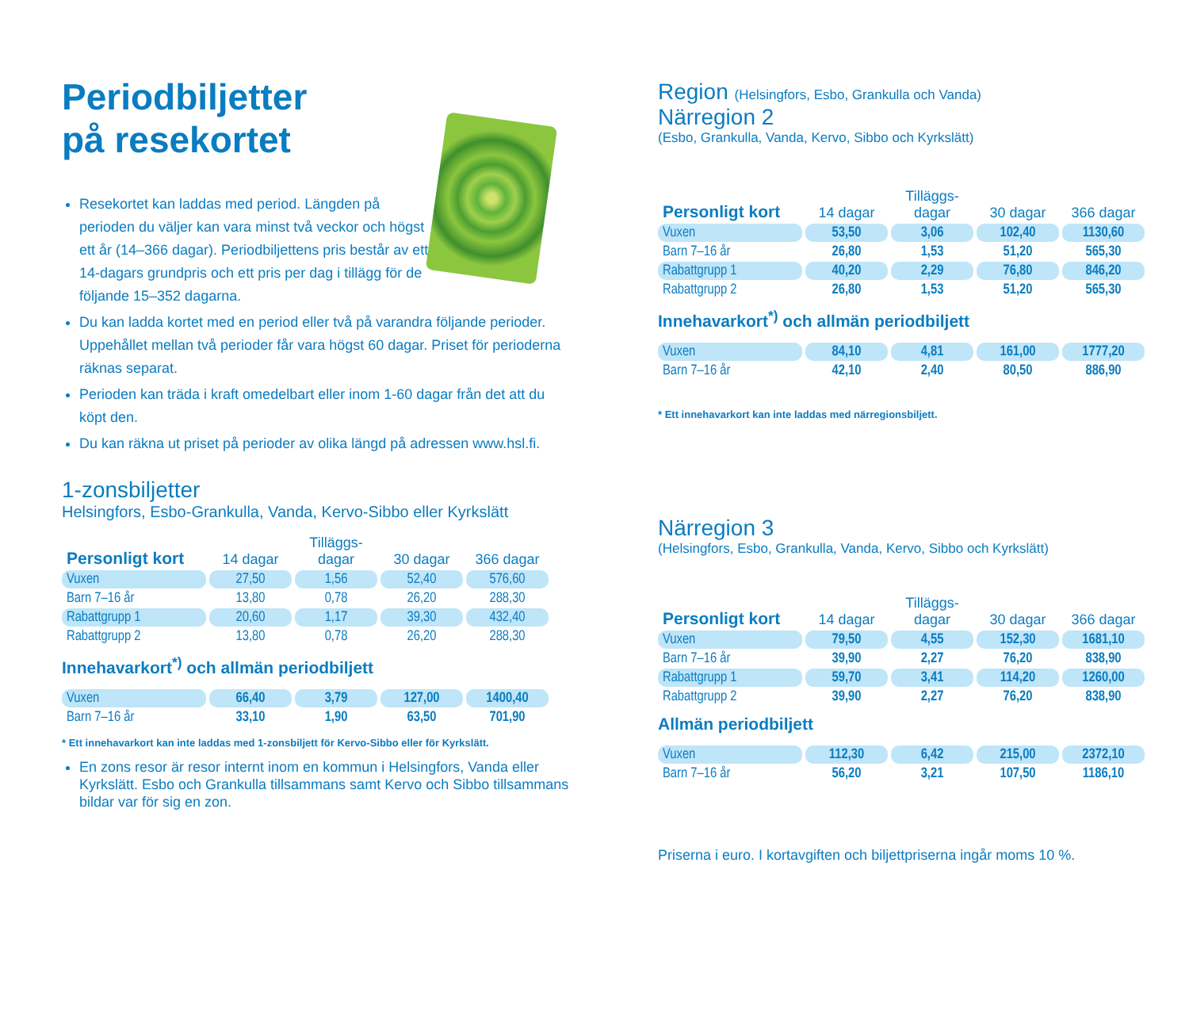Periodbiljetter
på resekortet
Resekortet kan laddas med period. Längden på perioden du väljer kan vara minst två veckor och högst ett år (14–366 dagar). Periodbiljettens pris består av ett 14-dagars grund­pris och ett pris per dag i tillägg för de följande 15–352 dagarna.
Du kan ladda kortet med en period eller två på varandra följande perioder. Uppehållet mellan två perioder får vara högst 60 dagar. Priset för perioderna räknas separat.
Perioden kan träda i kraft omedelbart eller inom 1-60 dagar från det att du köpt den.
Du kan räkna ut priset på perioder av olika längd på adres­sen www.hsl.fi.
1-zonsbiljetter
Helsingfors, Esbo-Grankulla, Vanda, Kervo-Sibbo eller Kyrkslätt
| Personligt kort | 14 dagar | Tilläggs- dagar | 30 dagar | 366 dagar |
| --- | --- | --- | --- | --- |
| Vuxen | 27,50 | 1,56 | 52,40 | 576,60 |
| Barn 7–16 år | 13,80 | 0,78 | 26,20 | 288,30 |
| Rabattgrupp 1 | 20,60 | 1,17 | 39,30 | 432,40 |
| Rabattgrupp 2 | 13,80 | 0,78 | 26,20 | 288,30 |
Innehavarkort<sup>*)</sup> och allmän periodbiljett
| Vuxen | 66,40 | 3,79 | 127,00 | 1400,40 |
| Barn 7–16 år | 33,10 | 1,90 | 63,50 | 701,90 |
* Ett innehavarkort kan inte laddas med 1-zonsbiljett för Kervo-Sibbo eller för Kyrkslätt.
En zons resor är resor internt inom en kommun i Helsingfors, Vanda eller Kyrkslätt. Esbo och Grankulla tillsammans samt Kervo och Sibbo tillsammans bildar var för sig en zon.
Region (Helsingfors, Esbo, Grankulla och Vanda)
Närregion 2
(Esbo, Grankulla, Vanda, Kervo, Sibbo och Kyrkslätt)
| Personligt kort | 14 dagar | Tilläggs- dagar | 30 dagar | 366 dagar |
| --- | --- | --- | --- | --- |
| Vuxen | 53,50 | 3,06 | 102,40 | 1130,60 |
| Barn 7–16 år | 26,80 | 1,53 | 51,20 | 565,30 |
| Rabattgrupp 1 | 40,20 | 2,29 | 76,80 | 846,20 |
| Rabattgrupp 2 | 26,80 | 1,53 | 51,20 | 565,30 |
Innehavarkort<sup>*)</sup> och allmän periodbiljett
| Vuxen | 84,10 | 4,81 | 161,00 | 1777,20 |
| Barn 7–16 år | 42,10 | 2,40 | 80,50 | 886,90 |
* Ett innehavarkort kan inte laddas med närregionsbiljett.
Närregion 3
(Helsingfors, Esbo, Grankulla, Vanda, Kervo, Sibbo och Kyrkslätt)
| Personligt kort | 14 dagar | Tilläggs- dagar | 30 dagar | 366 dagar |
| --- | --- | --- | --- | --- |
| Vuxen | 79,50 | 4,55 | 152,30 | 1681,10 |
| Barn 7–16 år | 39,90 | 2,27 | 76,20 | 838,90 |
| Rabattgrupp 1 | 59,70 | 3,41 | 114,20 | 1260,00 |
| Rabattgrupp 2 | 39,90 | 2,27 | 76,20 | 838,90 |
Allmän periodbiljett
| Vuxen | 112,30 | 6,42 | 215,00 | 2372,10 |
| Barn 7–16 år | 56,20 | 3,21 | 107,50 | 1186,10 |
Priserna i euro. I kortavgiften och biljettpriserna ingår moms 10 %.